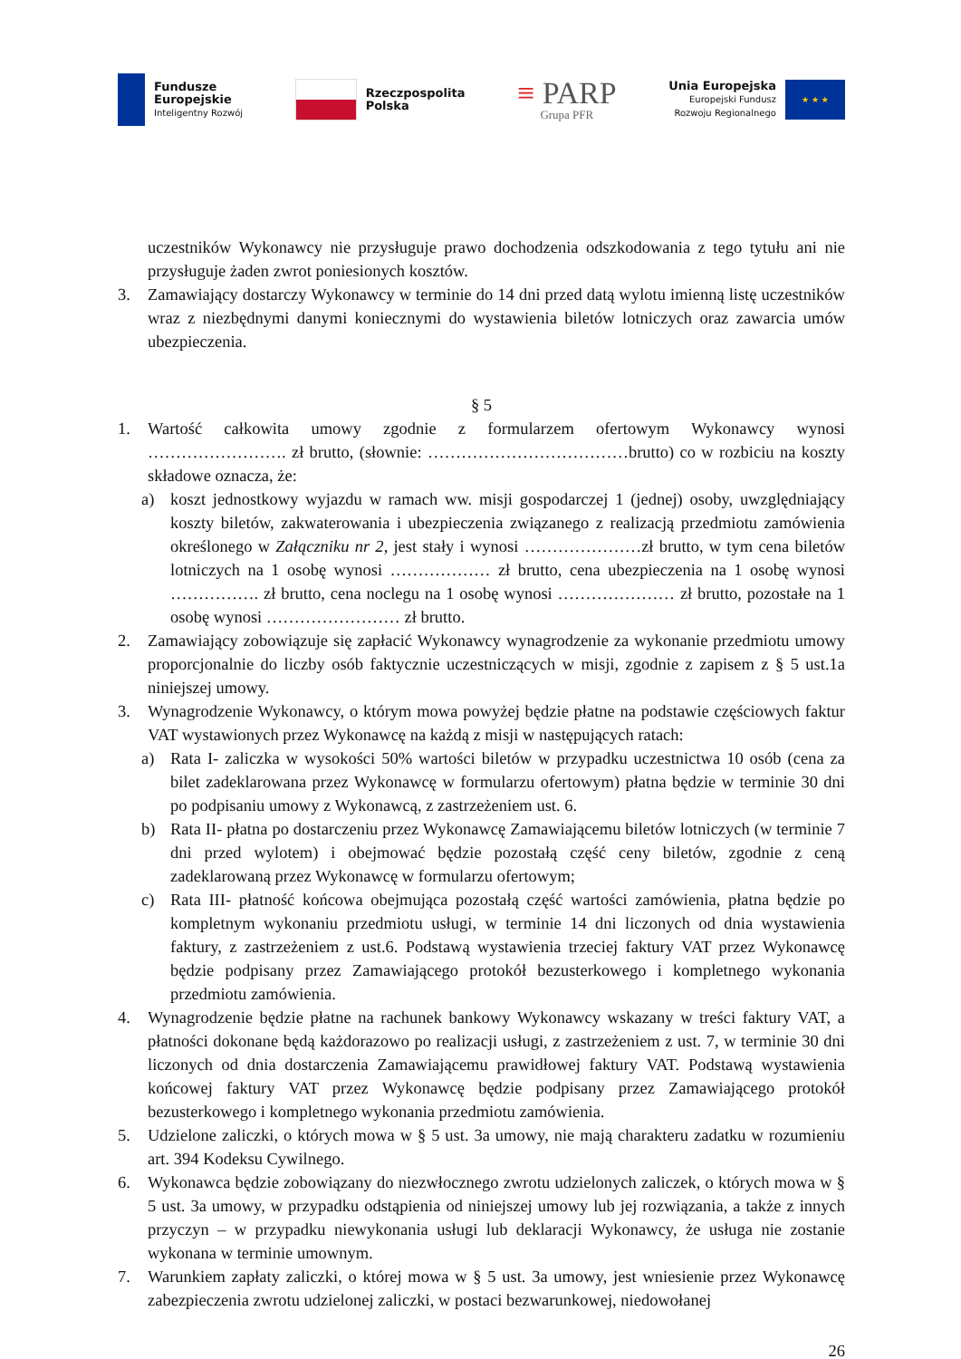Fundusze
Europejskie
Inteligentny Rozwój
Rzeczpospolita
Polska
≡ PARP
Grupa PFR
Unia Europejska
Europejski Fundusz
Rozwoju Regionalnego
★ ★ ★
uczestników Wykonawcy nie przysługuje prawo dochodzenia odszkodowania z tego tytułu ani nie przysługuje żaden zwrot poniesionych kosztów.
3. Zamawiający dostarczy Wykonawcy w terminie do 14 dni przed datą wylotu imienną listę uczestników wraz z niezbędnymi danymi koniecznymi do wystawienia biletów lotniczych oraz zawarcia umów ubezpieczenia.
§ 5
1. Wartość całkowita umowy zgodnie z formularzem ofertowym Wykonawcy wynosi ……………………. zł brutto, (słownie: ………………………………brutto) co w rozbiciu na koszty składowe oznacza, że:
a) koszt jednostkowy wyjazdu w ramach ww. misji gospodarczej 1 (jednej) osoby, uwzględniający koszty biletów, zakwaterowania i ubezpieczenia związanego z realizacją przedmiotu zamówienia określonego w Załączniku nr 2, jest stały i wynosi …………………zł brutto, w tym cena biletów lotniczych na 1 osobę wynosi ……………… zł brutto, cena ubezpieczenia na 1 osobę wynosi ……………. zł brutto, cena noclegu na 1 osobę wynosi ………………… zł brutto, pozostałe na 1 osobę wynosi …………………… zł brutto.
2. Zamawiający zobowiązuje się zapłacić Wykonawcy wynagrodzenie za wykonanie przedmiotu umowy proporcjonalnie do liczby osób faktycznie uczestniczących w misji, zgodnie z zapisem z § 5 ust.1a niniejszej umowy.
3. Wynagrodzenie Wykonawcy, o którym mowa powyżej będzie płatne na podstawie częściowych faktur VAT wystawionych przez Wykonawcę na każdą z misji w następujących ratach:
a) Rata I- zaliczka w wysokości 50% wartości biletów w przypadku uczestnictwa 10 osób (cena za bilet zadeklarowana przez Wykonawcę w formularzu ofertowym) płatna będzie w terminie 30 dni po podpisaniu umowy z Wykonawcą, z zastrzeżeniem ust. 6.
b) Rata II- płatna po dostarczeniu przez Wykonawcę Zamawiającemu biletów lotniczych (w terminie 7 dni przed wylotem) i obejmować będzie pozostałą część ceny biletów, zgodnie z ceną zadeklarowaną przez Wykonawcę w formularzu ofertowym;
c) Rata III- płatność końcowa obejmująca pozostałą część wartości zamówienia, płatna będzie po kompletnym wykonaniu przedmiotu usługi, w terminie 14 dni liczonych od dnia wystawienia faktury, z zastrzeżeniem z ust.6. Podstawą wystawienia trzeciej faktury VAT przez Wykonawcę będzie podpisany przez Zamawiającego protokół bezusterkowego i kompletnego wykonania przedmiotu zamówienia.
4. Wynagrodzenie będzie płatne na rachunek bankowy Wykonawcy wskazany w treści faktury VAT, a płatności dokonane będą każdorazowo po realizacji usługi, z zastrzeżeniem z ust. 7, w terminie 30 dni liczonych od dnia dostarczenia Zamawiającemu prawidłowej faktury VAT. Podstawą wystawienia końcowej faktury VAT przez Wykonawcę będzie podpisany przez Zamawiającego protokół bezusterkowego i kompletnego wykonania przedmiotu zamówienia.
5. Udzielone zaliczki, o których mowa w § 5 ust. 3a umowy, nie mają charakteru zadatku w rozumieniu art. 394 Kodeksu Cywilnego.
6. Wykonawca będzie zobowiązany do niezwłocznego zwrotu udzielonych zaliczek, o których mowa w § 5 ust. 3a umowy, w przypadku odstąpienia od niniejszej umowy lub jej rozwiązania, a także z innych przyczyn – w przypadku niewykonania usługi lub deklaracji Wykonawcy, że usługa nie zostanie wykonana w terminie umownym.
7. Warunkiem zapłaty zaliczki, o której mowa w § 5 ust. 3a umowy, jest wniesienie przez Wykonawcę zabezpieczenia zwrotu udzielonej zaliczki, w postaci bezwarunkowej, niedowołanej
26